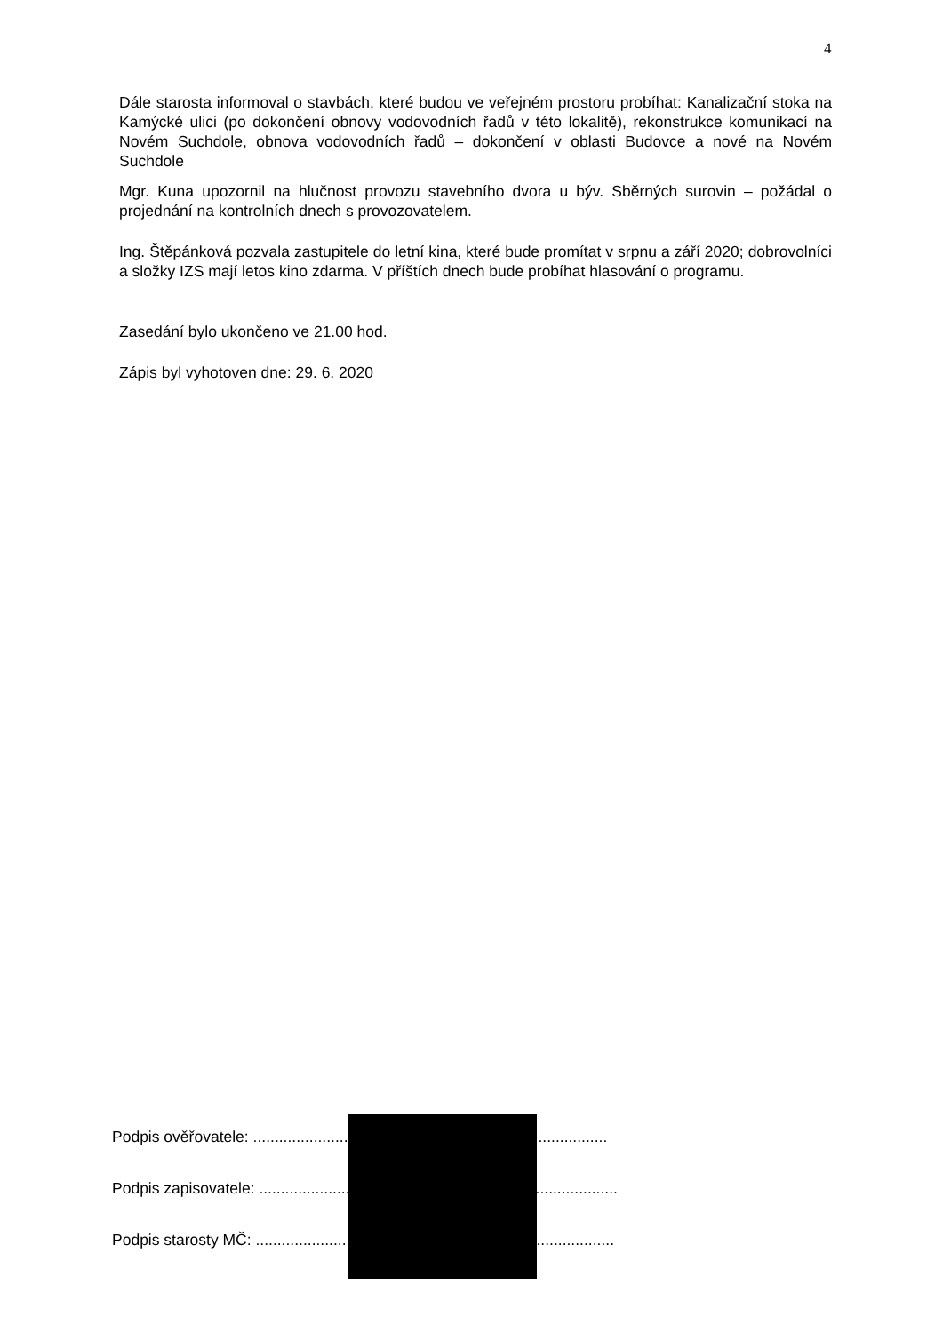4
Dále starosta informoval o stavbách, které budou ve veřejném prostoru probíhat: Kanalizační stoka na Kamýcké ulici (po dokončení obnovy vodovodních řadů v této lokalitě), rekonstrukce komunikací na Novém Suchdole, obnova vodovodních řadů – dokončení v oblasti Budovce a nové na Novém Suchdole
Mgr. Kuna upozornil na hlučnost provozu stavebního dvora u býv. Sběrných surovin – požádal o projednání na kontrolních dnech s provozovatelem.
Ing. Štěpánková pozvala zastupitele do letní kina, které bude promítat v srpnu a září 2020; dobrovolníci a složky IZS mají letos kino zdarma. V příštích dnech bude probíhat hlasování o programu.
Zasedání bylo ukončeno ve 21.00 hod.
Zápis byl vyhotoven dne: 29. 6. 2020
Podpis ověřovatele: ..................................................................................
Podpis zapisovatele: ...................................................................................
Podpis starosty MČ: ...................................................................................